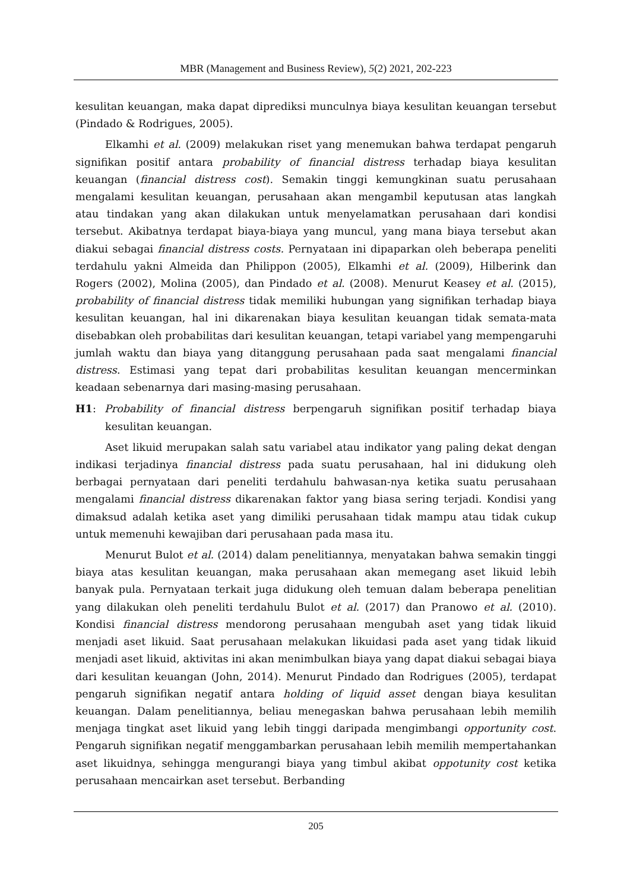MBR (Management and Business Review), 5(2) 2021, 202-223
kesulitan keuangan, maka dapat diprediksi munculnya biaya kesulitan keuangan tersebut (Pindado & Rodrigues, 2005).
Elkamhi et al. (2009) melakukan riset yang menemukan bahwa terdapat pengaruh signifikan positif antara probability of financial distress terhadap biaya kesulitan keuangan (financial distress cost). Semakin tinggi kemungkinan suatu perusahaan mengalami kesulitan keuangan, perusahaan akan mengambil keputusan atas langkah atau tindakan yang akan dilakukan untuk menyelamatkan perusahaan dari kondisi tersebut. Akibatnya terdapat biaya-biaya yang muncul, yang mana biaya tersebut akan diakui sebagai financial distress costs. Pernyataan ini dipaparkan oleh beberapa peneliti terdahulu yakni Almeida dan Philippon (2005), Elkamhi et al. (2009), Hilberink dan Rogers (2002), Molina (2005), dan Pindado et al. (2008). Menurut Keasey et al. (2015), probability of financial distress tidak memiliki hubungan yang signifikan terhadap biaya kesulitan keuangan, hal ini dikarenakan biaya kesulitan keuangan tidak semata-mata disebabkan oleh probabilitas dari kesulitan keuangan, tetapi variabel yang mempengaruhi jumlah waktu dan biaya yang ditanggung perusahaan pada saat mengalami financial distress. Estimasi yang tepat dari probabilitas kesulitan keuangan mencerminkan keadaan sebenarnya dari masing-masing perusahaan.
H1: Probability of financial distress berpengaruh signifikan positif terhadap biaya kesulitan keuangan.
Aset likuid merupakan salah satu variabel atau indikator yang paling dekat dengan indikasi terjadinya financial distress pada suatu perusahaan, hal ini didukung oleh berbagai pernyataan dari peneliti terdahulu bahwasan-nya ketika suatu perusahaan mengalami financial distress dikarenakan faktor yang biasa sering terjadi. Kondisi yang dimaksud adalah ketika aset yang dimiliki perusahaan tidak mampu atau tidak cukup untuk memenuhi kewajiban dari perusahaan pada masa itu.
Menurut Bulot et al. (2014) dalam penelitiannya, menyatakan bahwa semakin tinggi biaya atas kesulitan keuangan, maka perusahaan akan memegang aset likuid lebih banyak pula. Pernyataan terkait juga didukung oleh temuan dalam beberapa penelitian yang dilakukan oleh peneliti terdahulu Bulot et al. (2017) dan Pranowo et al. (2010). Kondisi financial distress mendorong perusahaan mengubah aset yang tidak likuid menjadi aset likuid. Saat perusahaan melakukan likuidasi pada aset yang tidak likuid menjadi aset likuid, aktivitas ini akan menimbulkan biaya yang dapat diakui sebagai biaya dari kesulitan keuangan (John, 2014). Menurut Pindado dan Rodrigues (2005), terdapat pengaruh signifikan negatif antara holding of liquid asset dengan biaya kesulitan keuangan. Dalam penelitiannya, beliau menegaskan bahwa perusahaan lebih memilih menjaga tingkat aset likuid yang lebih tinggi daripada mengimbangi opportunity cost. Pengaruh signifikan negatif menggambarkan perusahaan lebih memilih mempertahankan aset likuidnya, sehingga mengurangi biaya yang timbul akibat oppotunity cost ketika perusahaan mencairkan aset tersebut. Berbanding
205